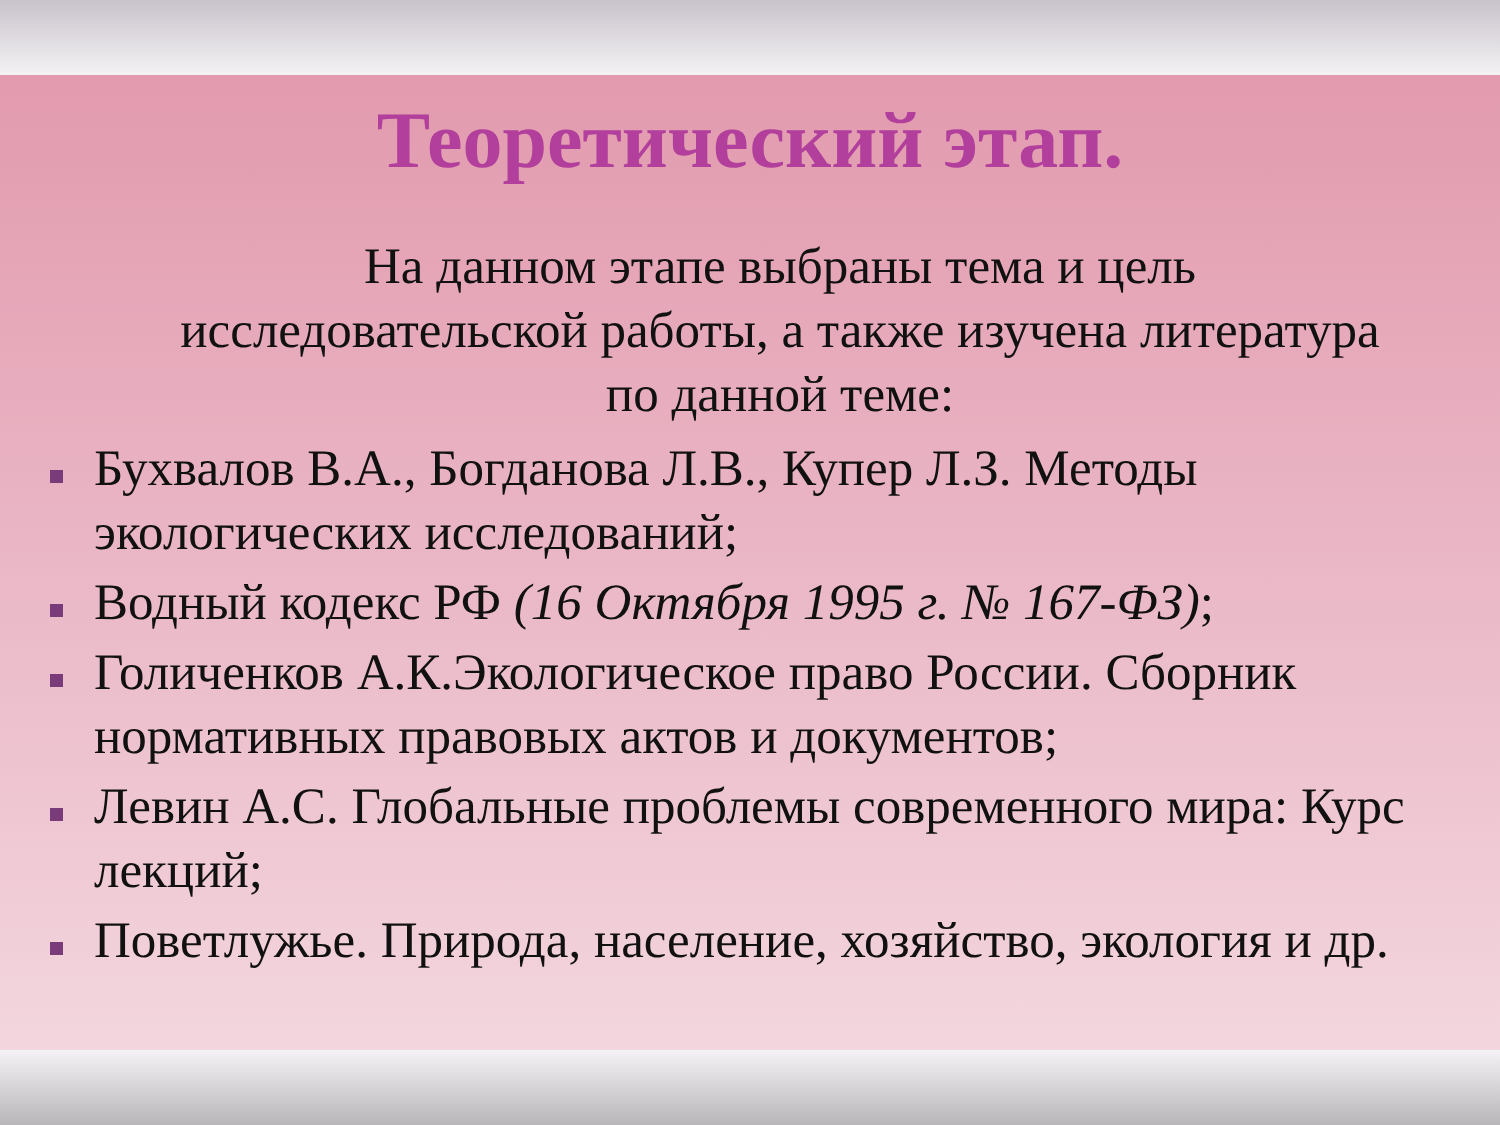Теоретический этап.
На данном этапе выбраны тема и цель исследовательской работы, а также изучена литература по данной теме:
Бухвалов В.А., Богданова Л.В., Купер Л.З. Методы экологических исследований;
Водный кодекс РФ (16 Октября 1995 г. № 167-ФЗ);
Голиченков А.К.Экологическое право России. Сборник нормативных правовых актов и документов;
Левин А.С. Глобальные проблемы современного мира: Курс лекций;
Поветлужье. Природа, население, хозяйство, экология и др.